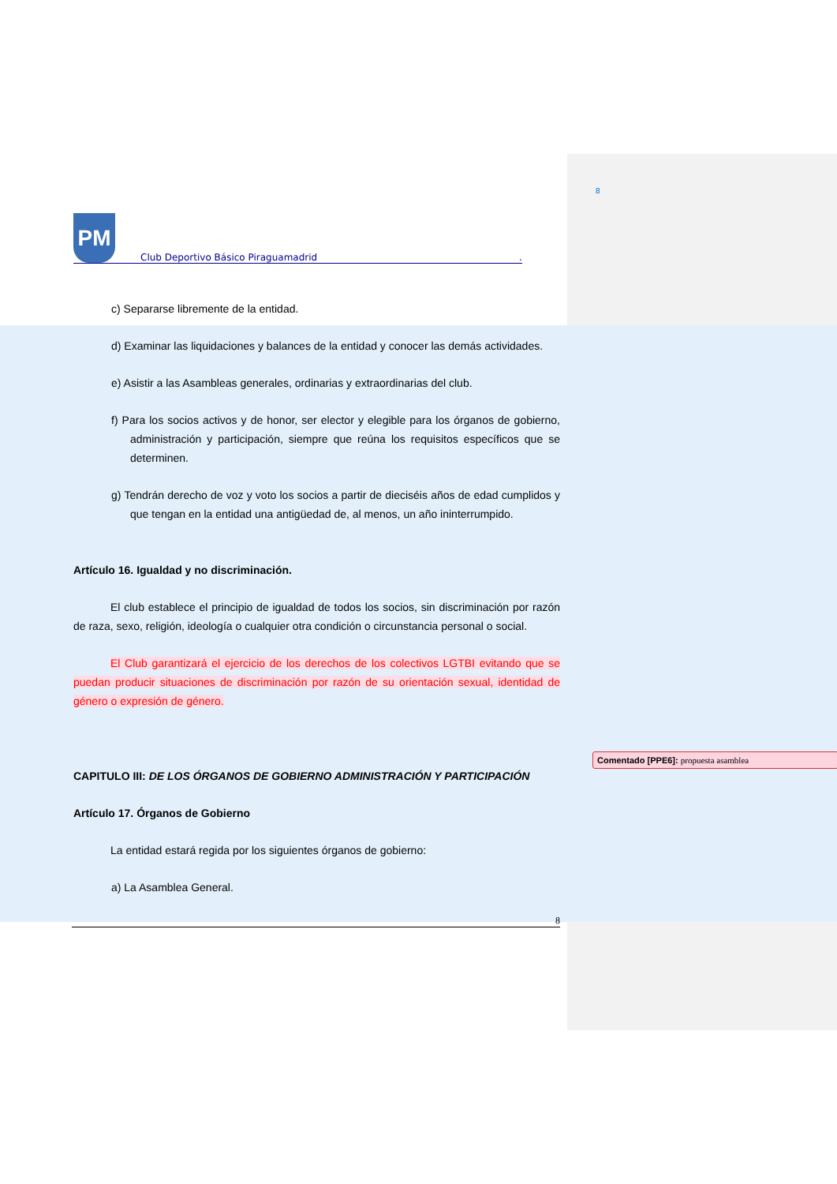Comentado [PPE6]: propuesta asamblea
8
PM
Club Deportivo Básico Piraguamadrid.
c) Separarse libremente de la entidad.
d) Examinar las liquidaciones y balances de la entidad y conocer las demás actividades.
e) Asistir a las Asambleas generales, ordinarias y extraordinarias del club.
f) Para los socios activos y de honor, ser elector y elegible para los órganos de gobierno, administración y participación, siempre que reúna los requisitos específicos que se determinen.
g) Tendrán derecho de voz y voto los socios a partir de dieciséis años de edad cumplidos y que tengan en la entidad una antigüedad de, al menos, un año ininterrumpido.
Artículo 16. Igualdad y no discriminación.
El club establece el principio de igualdad de todos los socios, sin discriminación por razón de raza, sexo, religión, ideología o cualquier otra condición o circunstancia personal o social.
El Club garantizará el ejercicio de los derechos de los colectivos LGTBI evitando que se puedan producir situaciones de discriminación por razón de su orientación sexual, identidad de género o expresión de género.
CAPITULO III: DE LOS ÓRGANOS DE GOBIERNO ADMINISTRACIÓN Y PARTICIPACIÓN
Artículo 17. Órganos de Gobierno
La entidad estará regida por los siguientes órganos de gobierno:
a) La Asamblea General.
8